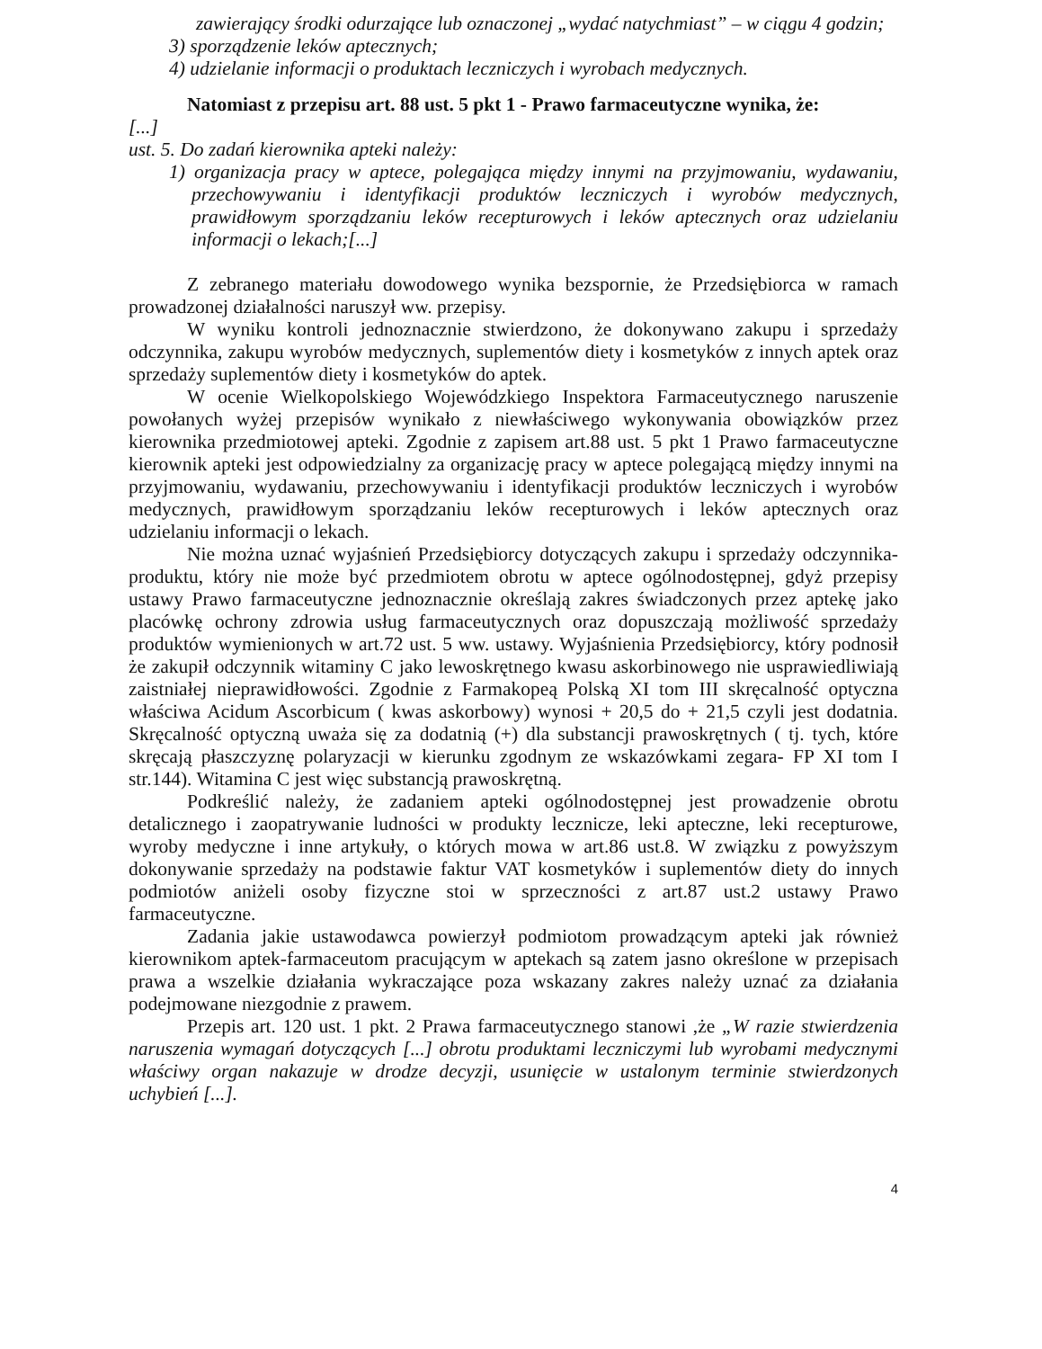zawierający środki odurzające lub oznaczonej „wydać natychmiast” – w ciągu 4 godzin;
3) sporządzenie leków aptecznych;
4) udzielanie informacji o produktach leczniczych i wyrobach medycznych.
Natomiast z przepisu art. 88 ust. 5 pkt 1 - Prawo farmaceutyczne wynika, że:
[...]
ust. 5. Do zadań kierownika apteki należy:
1) organizacja pracy w aptece, polegająca między innymi na przyjmowaniu, wydawaniu, przechowywaniu i identyfikacji produktów leczniczych i wyrobów medycznych, prawidłowym sporządzaniu leków recepturowych i leków aptecznych oraz udzielaniu informacji o lekach;[...]
Z zebranego materiału dowodowego wynika bezspornie, że Przedsiębiorca w ramach prowadzonej działalności naruszył ww. przepisy.
W wyniku kontroli jednoznacznie stwierdzono, że dokonywano zakupu i sprzedaży odczynnika, zakupu wyrobów medycznych, suplementów diety i kosmetyków z innych aptek oraz sprzedaży suplementów diety i kosmetyków do aptek.
W ocenie Wielkopolskiego Wojewódzkiego Inspektora Farmaceutycznego naruszenie powołanych wyżej przepisów wynikało z niewłaściwego wykonywania obowiązków przez kierownika przedmiotowej apteki. Zgodnie z zapisem art.88 ust. 5 pkt 1 Prawo farmaceutyczne kierownik apteki jest odpowiedzialny za organizację pracy w aptece polegającą między innymi na przyjmowaniu, wydawaniu, przechowywaniu i identyfikacji produktów leczniczych i wyrobów medycznych, prawidłowym sporządzaniu leków recepturowych i leków aptecznych oraz udzielaniu informacji o lekach.
Nie można uznać wyjaśnień Przedsiębiorcy dotyczących zakupu i sprzedaży odczynnika- produktu, który nie może być przedmiotem obrotu w aptece ogólnodostępnej, gdyż przepisy ustawy Prawo farmaceutyczne jednoznacznie określają zakres świadczonych przez aptekę jako placówkę ochrony zdrowia usług farmaceutycznych oraz dopuszczają możliwość sprzedaży produktów wymienionych w art.72 ust. 5 ww. ustawy. Wyjaśnienia Przedsiębiorcy, który podnosił że zakupił odczynnik witaminy C jako lewoskrętnego kwasu askorbinowego nie usprawiedliwiają zaistniałej nieprawidłowości. Zgodnie z Farmakopeą Polską XI tom III skręcalność optyczna właściwa Acidum Ascorbicum ( kwas askorbowy) wynosi + 20,5 do + 21,5 czyli jest dodatnia. Skręcalność optyczną uważa się za dodatnią (+) dla substancji prawoskrętnych ( tj. tych, które skręcają płaszczyznę polaryzacji w kierunku zgodnym ze wskazówkami zegara- FP XI tom I str.144). Witamina C jest więc substancją prawoskrętną.
Podkreślić należy, że zadaniem apteki ogólnodostępnej jest prowadzenie obrotu detalicznego i zaopatrywanie ludności w produkty lecznicze, leki apteczne, leki recepturowe, wyroby medyczne i inne artykuły, o których mowa w art.86 ust.8. W związku z powyższym dokonywanie sprzedaży na podstawie faktur VAT kosmetyków i suplementów diety do innych podmiotów aniżeli osoby fizyczne stoi w sprzeczności z art.87 ust.2 ustawy Prawo farmaceutyczne.
Zadania jakie ustawodawca powierzył podmiotom prowadzącym apteki jak również kierownikom aptek-farmaceutom pracującym w aptekach są zatem jasno określone w przepisach prawa a wszelkie działania wykraczające poza wskazany zakres należy uznać za działania podejmowane niezgodnie z prawem.
Przepis art. 120 ust. 1 pkt. 2 Prawa farmaceutycznego stanowi ,że „W razie stwierdzenia naruszenia wymagań dotyczących [...] obrotu produktami leczniczymi lub wyrobami medycznymi właściwy organ nakazuje w drodze decyzji, usunięcie w ustalonym terminie stwierdzonych uchybień [...].
4